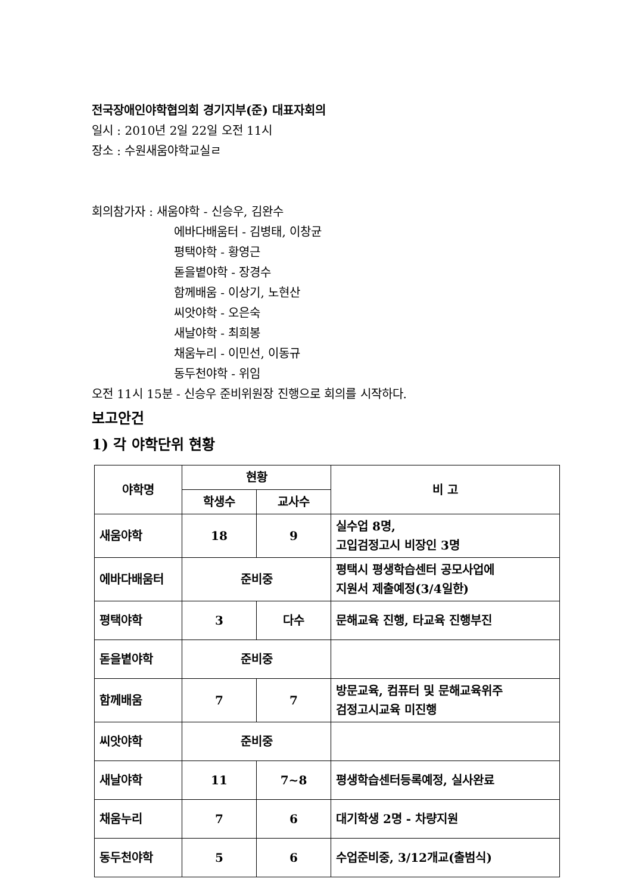전국장애인야학협의회 경기지부(준) 대표자회의
일시 : 2010년 2일 22일 오전 11시
장소 : 수원새움야학교실ㄹ
회의참가자 : 새움야학 - 신승우, 김완수
에바다배움터 - 김병태, 이창균
평택야학 - 황영근
돋을볕야학 - 장경수
함께배움 - 이상기, 노현산
씨앗야학 - 오은숙
새날야학 - 최희봉
채움누리 - 이민선, 이동규
동두천야학 - 위임
오전 11시 15분 - 신승우 준비위원장 진행으로 회의를 시작하다.
보고안건
1) 각 야학단위 현황
| 야학명 | 현황 | | 비 고 |
| --- | --- | --- | --- |
| | 학생수 | 교사수 | |
| 새움야학 | 18 | 9 | 실수업 8명, 고입검정고시 비장인 3명 |
| 에바다배움터 | 준비중 | | 평택시 평생학습센터 공모사업에 지원서 제출예정(3/4일한) |
| 평택야학 | 3 | 다수 | 문해교육 진행, 타교육 진행부진 |
| 돋을볕야학 | 준비중 | | |
| 함께배움 | 7 | 7 | 방문교육, 컴퓨터 및 문해교육위주 검정고시교육 미진행 |
| 씨앗야학 | 준비중 | | |
| 새날야학 | 11 | 7~8 | 평생학습센터등록예정, 실사완료 |
| 채움누리 | 7 | 6 | 대기학생 2명 - 차량지원 |
| 동두천야학 | 5 | 6 | 수업준비중, 3/12개교(출범식) |